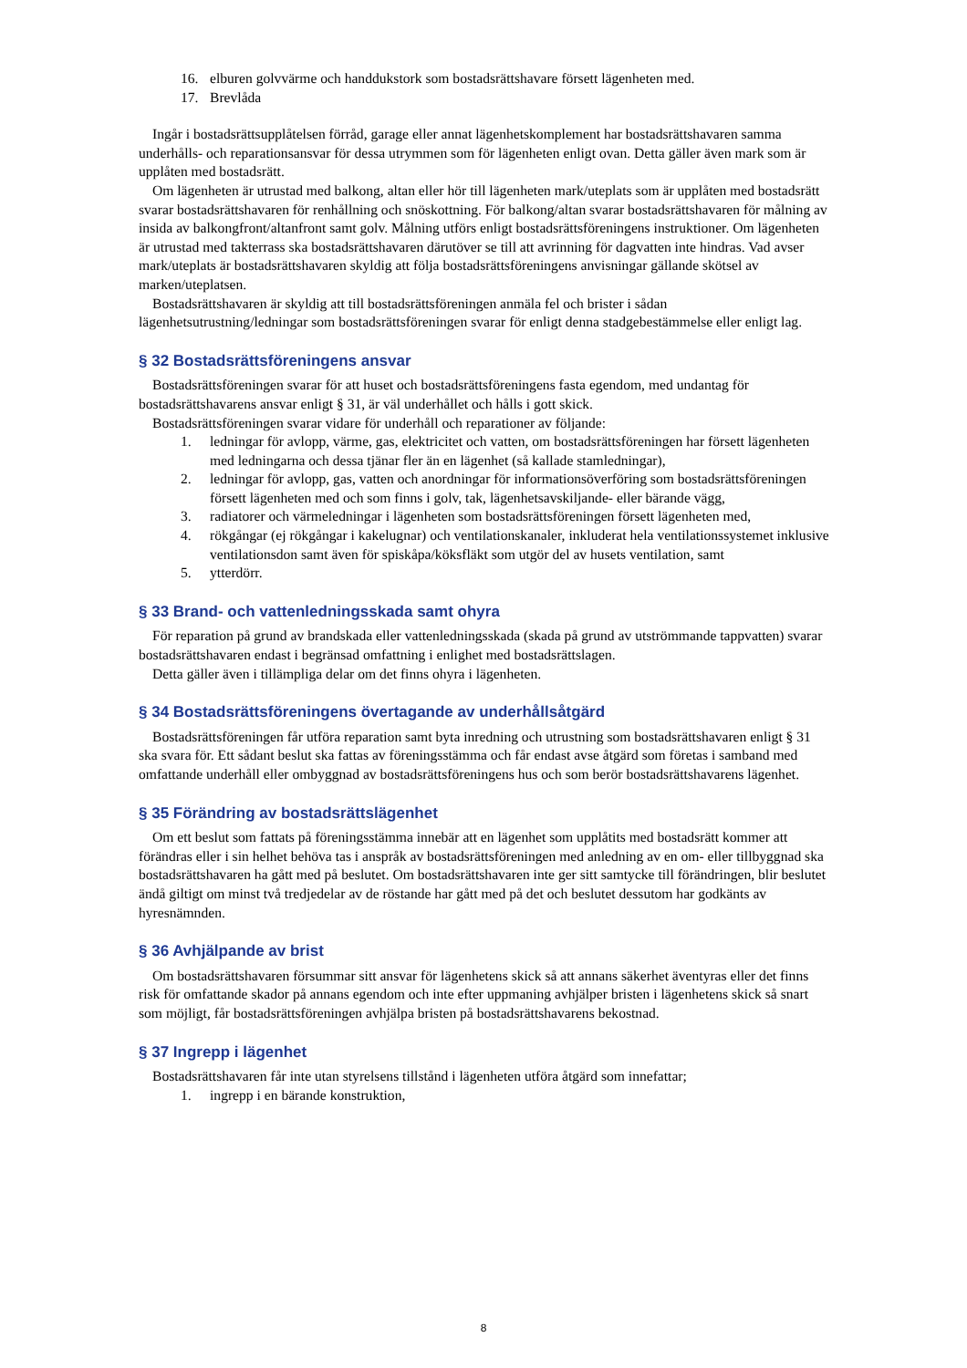16. elburen golvvärme och handdukstork som bostadsrättshavare försett lägenheten med.
17. Brevlåda
Ingår i bostadsrättsupplåtelsen förråd, garage eller annat lägenhetskomplement har bostadsrättshavaren samma underhålls- och reparationsansvar för dessa utrymmen som för lägenheten enligt ovan. Detta gäller även mark som är upplåten med bostadsrätt.
Om lägenheten är utrustad med balkong, altan eller hör till lägenheten mark/uteplats som är upplåten med bostadsrätt svarar bostadsrättshavaren för renhållning och snöskottning. För balkong/altan svarar bostadsrättshavaren för målning av insida av balkongfront/altanfront samt golv. Målning utförs enligt bostadsrättsföreningens instruktioner. Om lägenheten är utrustad med takterrass ska bostadsrättshavaren därutöver se till att avrinning för dagvatten inte hindras. Vad avser mark/uteplats är bostadsrättshavaren skyldig att följa bostadsrättsföreningens anvisningar gällande skötsel av marken/uteplatsen.
Bostadsrättshavaren är skyldig att till bostadsrättsföreningen anmäla fel och brister i sådan lägenhetsutrustning/ledningar som bostadsrättsföreningen svarar för enligt denna stadgebestämmelse eller enligt lag.
§ 32 Bostadsrättsföreningens ansvar
Bostadsrättsföreningen svarar för att huset och bostadsrättsföreningens fasta egendom, med undantag för bostadsrättshavarens ansvar enligt § 31, är väl underhållet och hålls i gott skick.
Bostadsrättsföreningen svarar vidare för underhåll och reparationer av följande:
1. ledningar för avlopp, värme, gas, elektricitet och vatten, om bostadsrättsföreningen har försett lägenheten med ledningarna och dessa tjänar fler än en lägenhet (så kallade stamledningar),
2. ledningar för avlopp, gas, vatten och anordningar för informationsöverföring som bostadsrättsföreningen försett lägenheten med och som finns i golv, tak, lägenhetsavskiljande- eller bärande vägg,
3. radiatorer och värmeledningar i lägenheten som bostadsrättsföreningen försett lägenheten med,
4. rökgångar (ej rökgångar i kakelugnar) och ventilationskanaler, inkluderat hela ventilationssystemet inklusive ventilationsdon samt även för spiskåpa/köksfläkt som utgör del av husets ventilation, samt
5. ytterdörr.
§ 33 Brand- och vattenledningsskada samt ohyra
För reparation på grund av brandskada eller vattenledningsskada (skada på grund av utströmmande tappvatten) svarar bostadsrättshavaren endast i begränsad omfattning i enlighet med bostadsrättslagen.
Detta gäller även i tillämpliga delar om det finns ohyra i lägenheten.
§ 34 Bostadsrättsföreningens övertagande av underhållsåtgärd
Bostadsrättsföreningen får utföra reparation samt byta inredning och utrustning som bostadsrättshavaren enligt § 31 ska svara för. Ett sådant beslut ska fattas av föreningsstämma och får endast avse åtgärd som företas i samband med omfattande underhåll eller ombyggnad av bostadsrättsföreningens hus och som berör bostadsrättshavarens lägenhet.
§ 35 Förändring av bostadsrättslägenhet
Om ett beslut som fattats på föreningsstämma innebär att en lägenhet som upplåtits med bostadsrätt kommer att förändras eller i sin helhet behöva tas i anspråk av bostadsrättsföreningen med anledning av en om- eller tillbyggnad ska bostadsrättshavaren ha gått med på beslutet. Om bostadsrättshavaren inte ger sitt samtycke till förändringen, blir beslutet ändå giltigt om minst två tredjedelar av de röstande har gått med på det och beslutet dessutom har godkänts av hyresnämnden.
§ 36 Avhjälpande av brist
Om bostadsrättshavaren försummar sitt ansvar för lägenhetens skick så att annans säkerhet äventyras eller det finns risk för omfattande skador på annans egendom och inte efter uppmaning avhjälper bristen i lägenhetens skick så snart som möjligt, får bostadsrättsföreningen avhjälpa bristen på bostadsrättshavarens bekostnad.
§ 37 Ingrepp i lägenhet
Bostadsrättshavaren får inte utan styrelsens tillstånd i lägenheten utföra åtgärd som innefattar;
1. ingrepp i en bärande konstruktion,
8